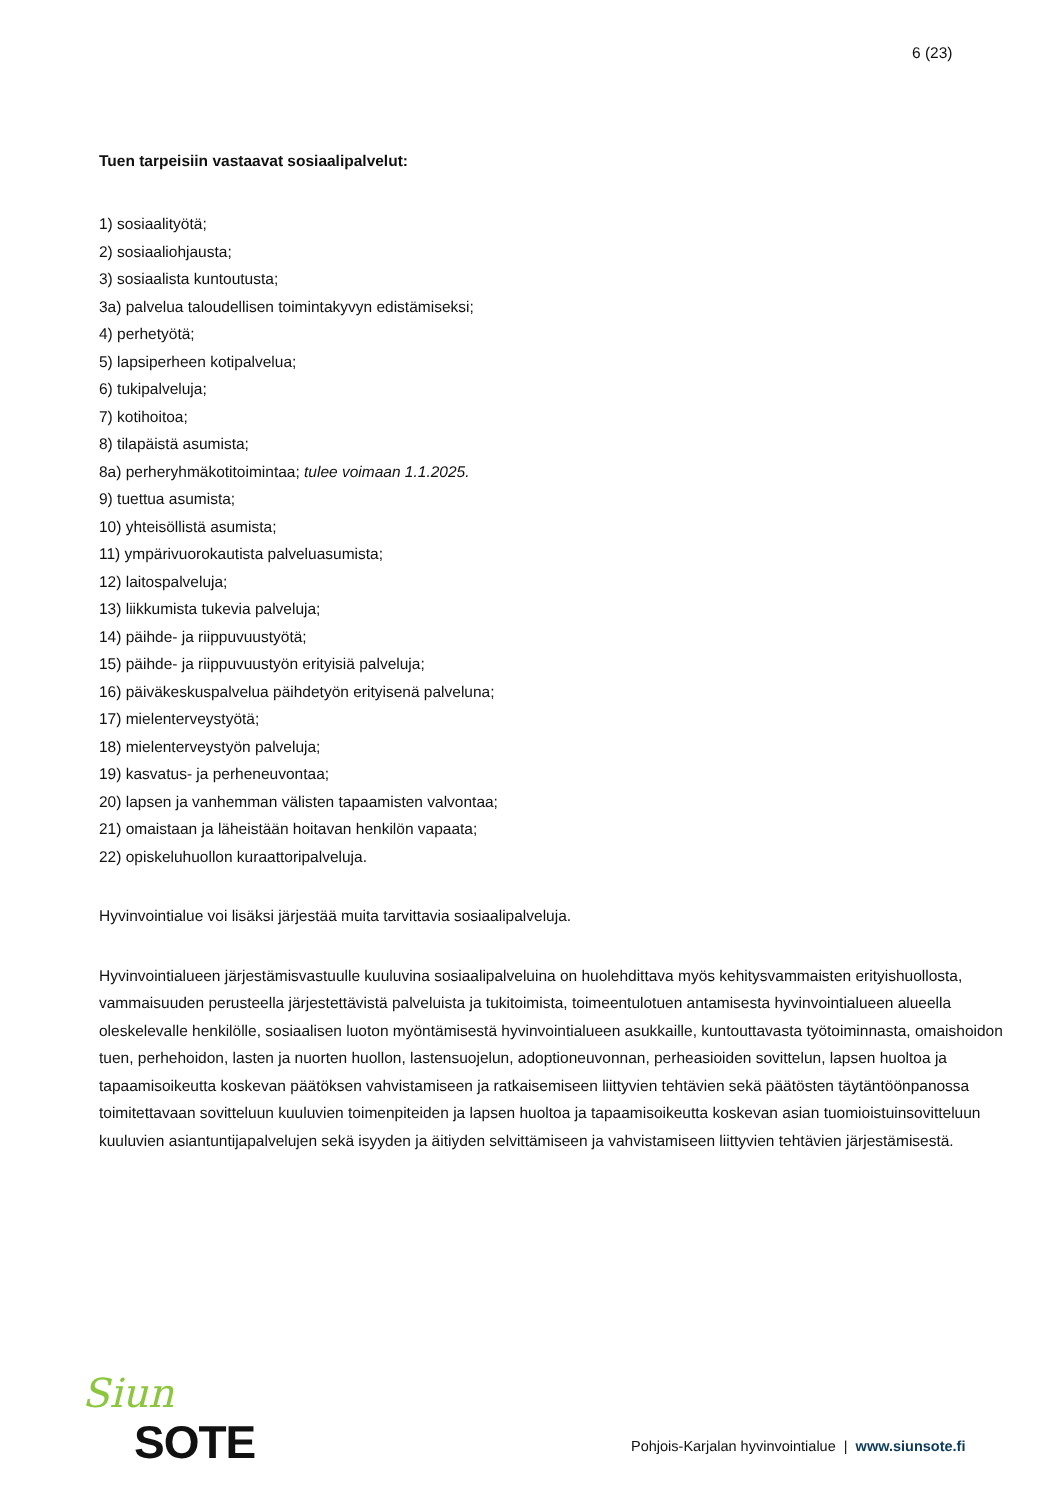6 (23)
Tuen tarpeisiin vastaavat sosiaalipalvelut:
1) sosiaalityötä;
2) sosiaaliohjausta;
3) sosiaalista kuntoutusta;
3a) palvelua taloudellisen toimintakyvyn edistämiseksi;
4) perhetyötä;
5) lapsiperheen kotipalvelua;
6) tukipalveluja;
7) kotihoitoa;
8) tilapäistä asumista;
8a) perheryhmäkotitoimintaa; tulee voimaan 1.1.2025.
9) tuettua asumista;
10) yhteisöllistä asumista;
11) ympärivuorokautista palveluasumista;
12) laitospalveluja;
13) liikkumista tukevia palveluja;
14) päihde- ja riippuvuustyötä;
15) päihde- ja riippuvuustyön erityisiä palveluja;
16) päiväkeskuspalvelua päihdetyön erityisenä palveluna;
17) mielenterveystyötä;
18) mielenterveystyön palveluja;
19) kasvatus- ja perheneuvontaa;
20) lapsen ja vanhemman välisten tapaamisten valvontaa;
21) omaistaan ja läheistään hoitavan henkilön vapaata;
22) opiskeluhuollon kuraattoripalveluja.
Hyvinvointialue voi lisäksi järjestää muita tarvittavia sosiaalipalveluja.
Hyvinvointialueen järjestämisvastuulle kuuluvina sosiaalipalveluina on huolehdittava myös kehitysvammaisten erityishuollosta, vammaisuuden perusteella järjestettävistä palveluista ja tukitoimista, toimeentulotuen antamisesta hyvinvointialueen alueella oleskelevalle henkilölle, sosiaalisen luoton myöntämisestä hyvinvointialueen asukkaille, kuntouttavasta työtoiminnasta, omaishoidon tuen, perhehoidon, lasten ja nuorten huollon, lastensuojelun, adoptioneuvonnan, perheasioiden sovittelun, lapsen huoltoa ja tapaamisoikeutta koskevan päätöksen vahvistamiseen ja ratkaisemiseen liittyvien tehtävien sekä päätösten täytäntöönpanossa toimitettavaan sovitteluun kuuluvien toimenpiteiden ja lapsen huoltoa ja tapaamisoikeutta koskevan asian tuomioistuinsovitteluun kuuluvien asiantuntijapalvelujen sekä isyyden ja äitiyden selvittämiseen ja vahvistamiseen liittyvien tehtävien järjestämisestä.
Siun
SOTE
Pohjois-Karjalan hyvinvointialue | www.siunsote.fi